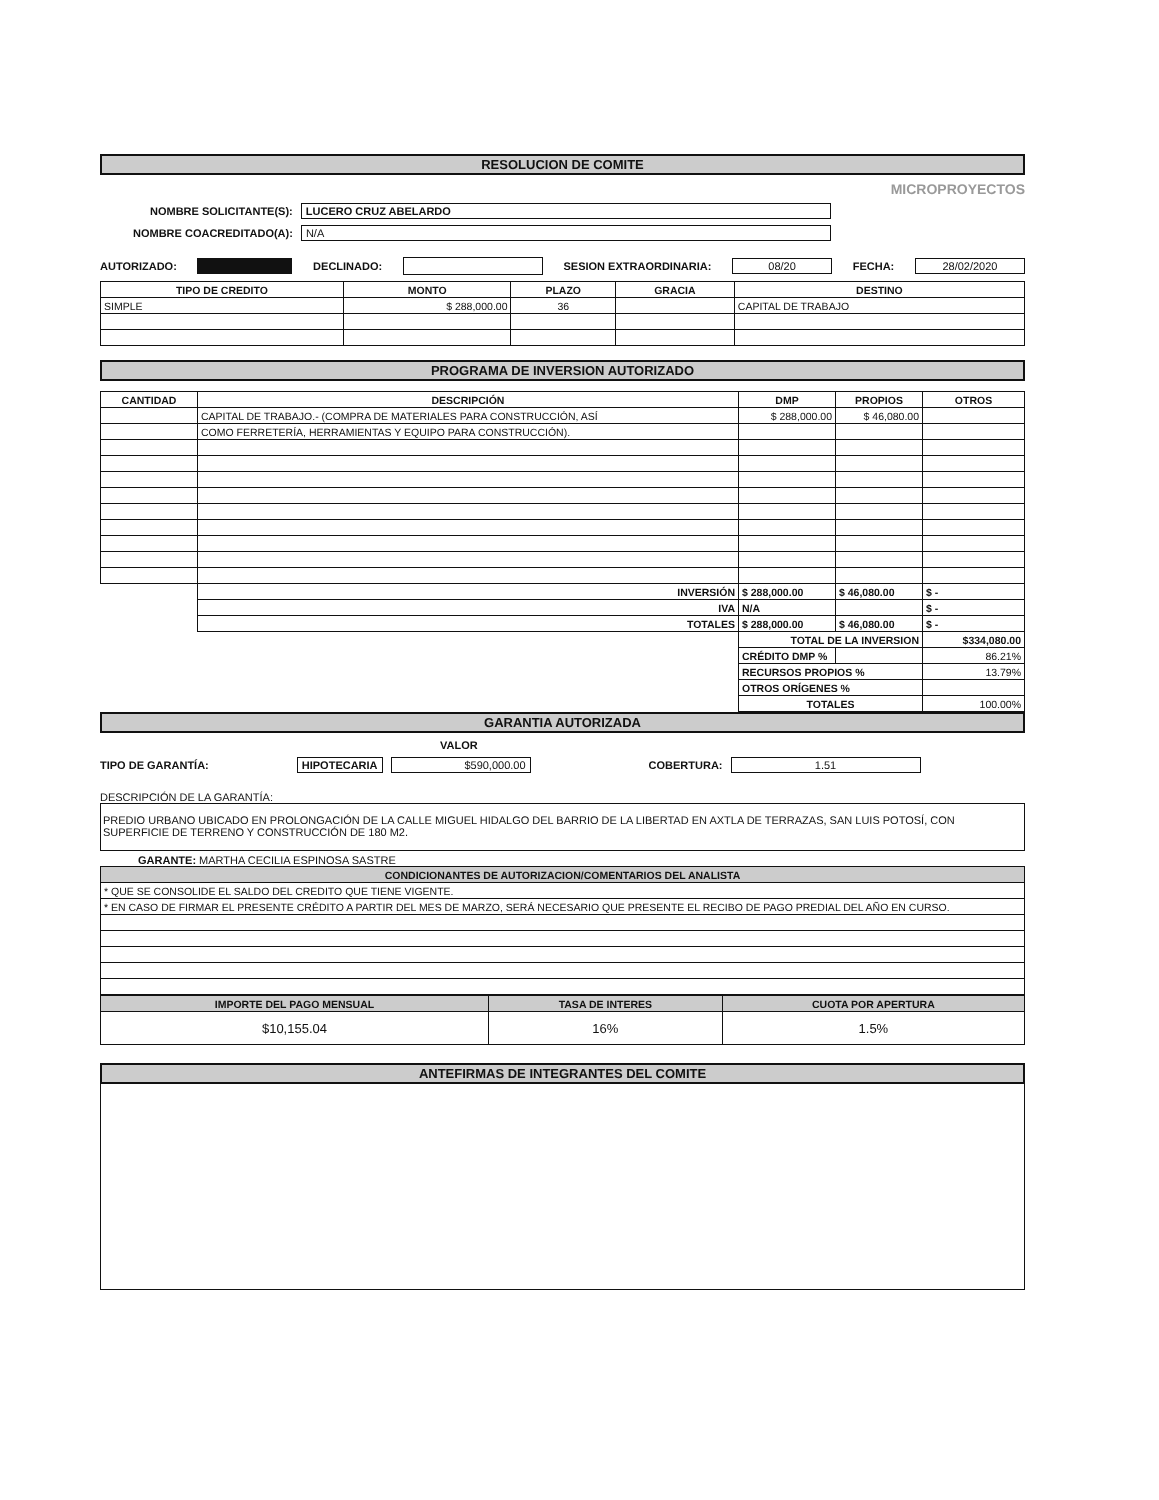RESOLUCION DE COMITE
MICROPROYECTOS
NOMBRE SOLICITANTE(S): LUCERO CRUZ ABELARDO
NOMBRE COACREDITADO(A): N/A
AUTORIZADO: DECLINADO: SESION EXTRAORDINARIA: 08/20 FECHA: 28/02/2020
| TIPO DE CREDITO | MONTO | PLAZO | GRACIA | DESTINO |
| --- | --- | --- | --- | --- |
| SIMPLE | $ 288,000.00 | 36 | | CAPITAL DE TRABAJO |
PROGRAMA DE INVERSION AUTORIZADO
| CANTIDAD | DESCRIPCIÓN | DMP | PROPIOS | OTROS |
| --- | --- | --- | --- | --- |
| | CAPITAL DE TRABAJO.- (COMPRA DE MATERIALES PARA CONSTRUCCIÓN, ASÍ | $ 288,000.00 | $ 46,080.00 | |
| | COMO FERRETERÍA, HERRAMIENTAS Y EQUIPO PARA CONSTRUCCIÓN). | | | |
| | INVERSIÓN | $ 288,000.00 | $ 46,080.00 | $ - |
| | IVA | N/A | | $ - |
| | TOTALES | $ 288,000.00 | $ 46,080.00 | $ - |
| | | TOTAL DE LA INVERSION | | $334,080.00 |
| | | CRÉDITO DMP % | | 86.21% |
| | | RECURSOS PROPIOS % | | 13.79% |
| | | OTROS ORÍGENES % | | |
| | | TOTALES | | 100.00% |
GARANTIA AUTORIZADA
VALOR
TIPO DE GARANTÍA: HIPOTECARIA $590,000.00 COBERTURA: 1.51
DESCRIPCIÓN DE LA GARANTÍA:
PREDIO URBANO UBICADO EN PROLONGACIÓN DE LA CALLE MIGUEL HIDALGO DEL BARRIO DE LA LIBERTAD EN AXTLA DE TERRAZAS, SAN LUIS POTOSÍ, CON SUPERFICIE DE TERRENO Y CONSTRUCCIÓN DE 180 M2.
GARANTE: MARTHA CECILIA ESPINOSA SASTRE
| CONDICIONANTES DE AUTORIZACION/COMENTARIOS DEL ANALISTA |
| --- |
| * QUE SE CONSOLIDE EL SALDO DEL CREDITO QUE TIENE VIGENTE. |
| * EN CASO DE FIRMAR EL PRESENTE CRÉDITO A PARTIR DEL MES DE MARZO, SERÁ NECESARIO QUE PRESENTE EL RECIBO DE PAGO PREDIAL DEL AÑO EN CURSO. |
| IMPORTE DEL PAGO MENSUAL | TASA DE INTERES | CUOTA POR APERTURA |
| --- | --- | --- |
| $10,155.04 | 16% | 1.5% |
ANTEFIRMAS DE INTEGRANTES DEL COMITE